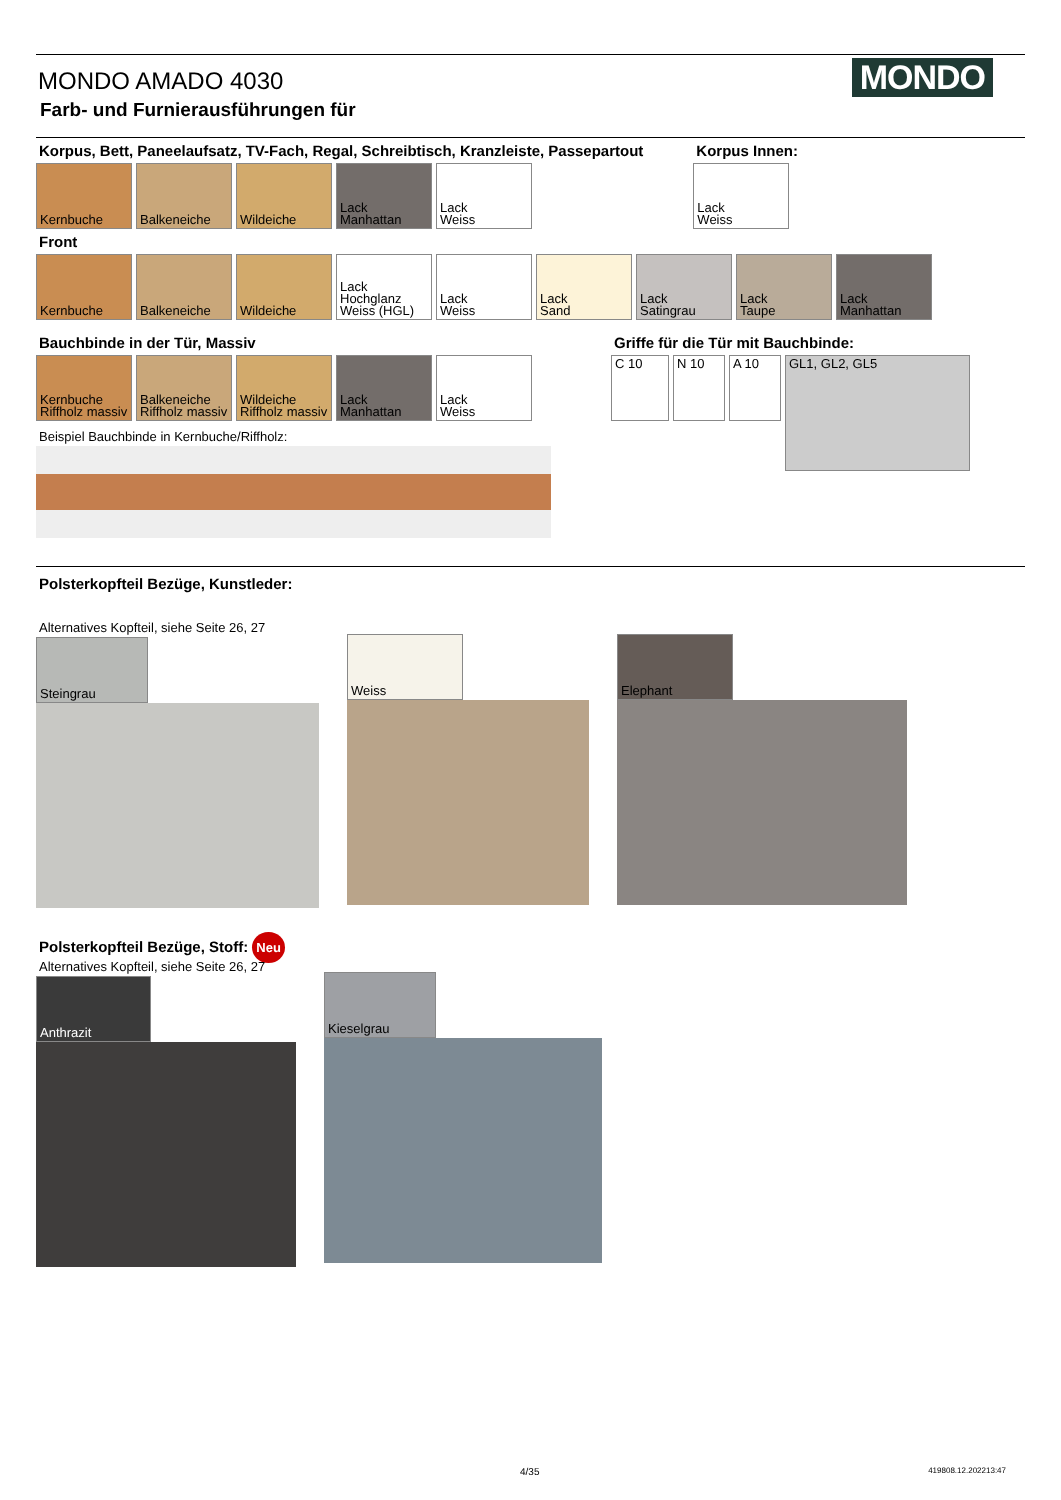MONDO
MONDO AMADO 4030
Farb- und Furnierausführungen für
Korpus, Bett, Paneelaufsatz, TV-Fach, Regal, Schreibtisch, Kranzleiste, Passepartout
Kernbuche Balkeneiche Wildeiche Lack
Manhattan
Lack
Weiss
Korpus Innen:
Lack
Weiss
Front
Kernbuche Balkeneiche Wildeiche Lack
Hochglanz
Weiss (HGL)
Lack
Weiss
Lack
Sand
Lack
Satingrau
Lack
Taupe
Lack
Manhattan
Bauchbinde in der Tür, Massiv
Kernbuche
Riffholz massiv
Balkeneiche
Riffholz massiv
Wildeiche
Riffholz massiv
Lack
Manhattan
Lack
Weiss
Beispiel Bauchbinde in Kernbuche/Riffholz:
Griffe für die Tür mit Bauchbinde:
C 10 N 10 A 10
GL1, GL2, GL5
Polsterkopfteil Bezüge, Kunstleder:
Alternatives Kopfteil, siehe Seite 26, 27
Steingrau
Weiss Elephant
Polsterkopfteil Bezüge, Stoff: Neu
Alternatives Kopfteil, siehe Seite 26, 27
Anthrazit
Kieselgrau
4/35 419808.12.202213:47